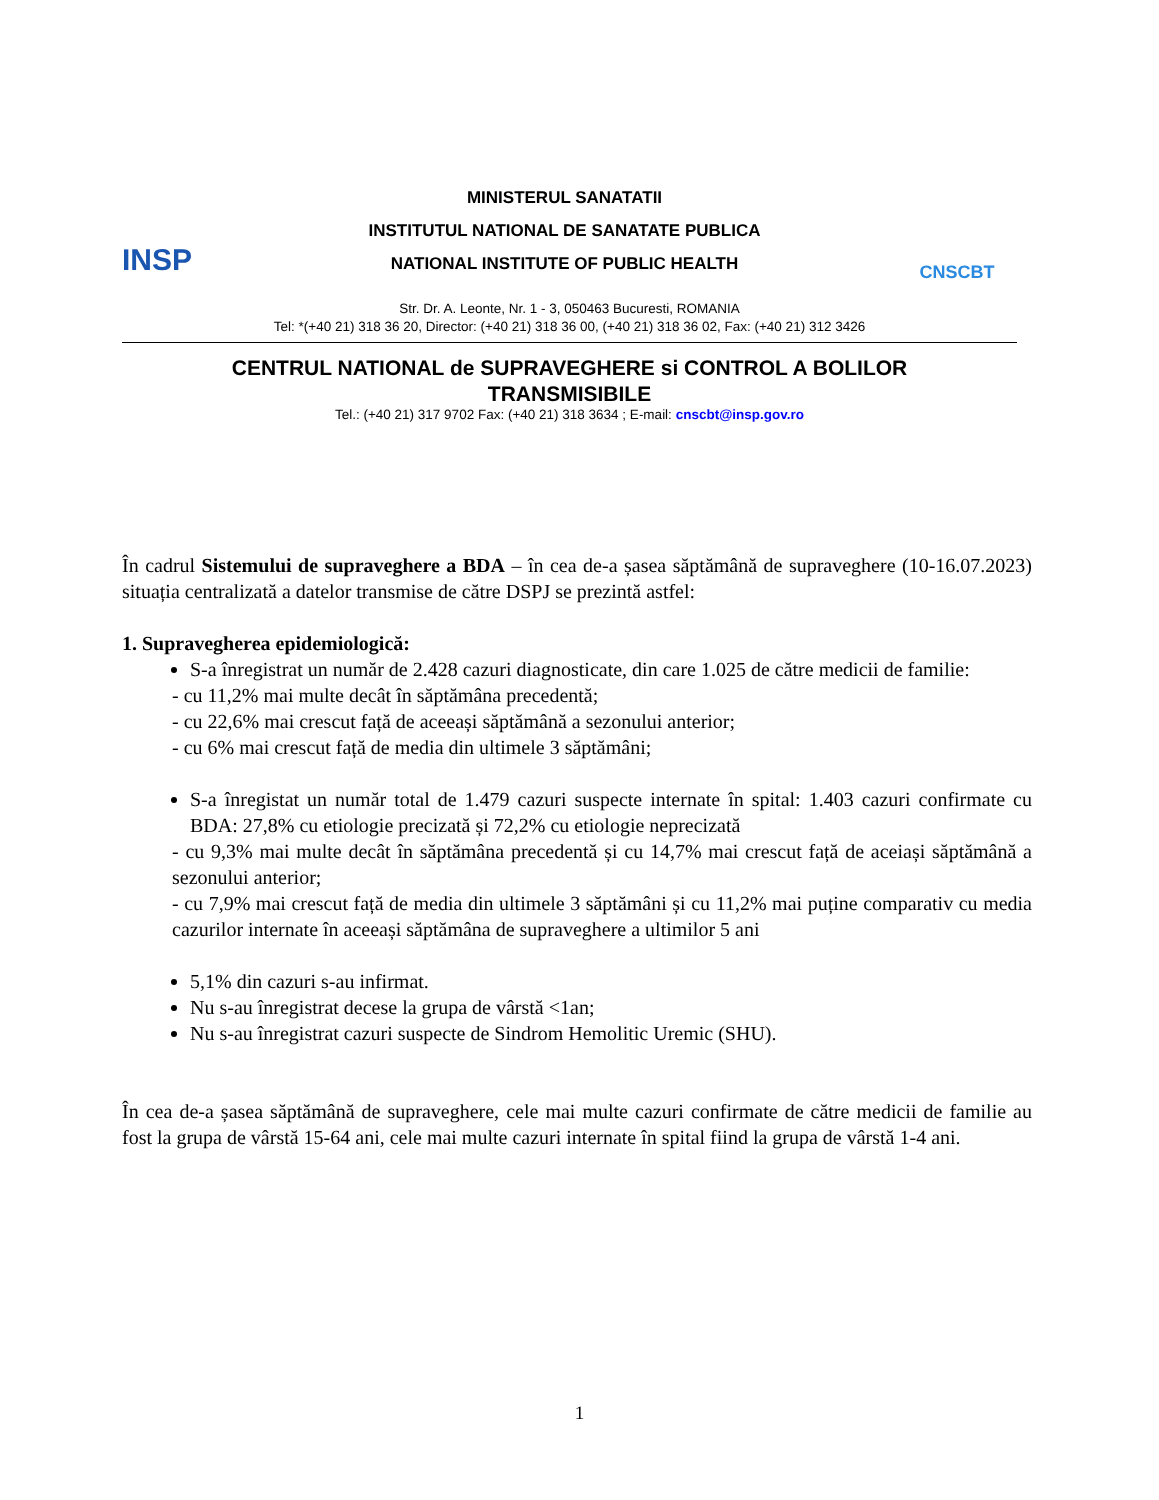INSP
MINISTERUL SANATATII
INSTITUTUL NATIONAL DE SANATATE PUBLICA
NATIONAL INSTITUTE OF PUBLIC HEALTH
CNSCBT
Str. Dr. A. Leonte, Nr. 1 - 3, 050463 Bucuresti, ROMANIA
Tel: *(+40 21) 318 36 20, Director: (+40 21) 318 36 00, (+40 21) 318 36 02, Fax: (+40 21) 312 3426
CENTRUL NATIONAL de SUPRAVEGHERE si CONTROL A BOLILOR
TRANSMISIBILE
Tel.: (+40 21) 317 9702 Fax: (+40 21) 318 3634 ; E-mail: cnscbt@insp.gov.ro
În cadrul Sistemului de supraveghere a BDA – în cea de-a șasea săptămână de supraveghere (10-16.07.2023) situația centralizată a datelor transmise de către DSPJ se prezintă astfel:
1. Supravegherea epidemiologică:
S-a înregistrat un număr de 2.428 cazuri diagnosticate, din care 1.025 de către medicii de familie:
- cu 11,2% mai multe decât în săptămâna precedentă;
- cu 22,6% mai crescut față de aceeași săptămână a sezonului anterior;
- cu 6% mai crescut față de media din ultimele 3 săptămâni;
S-a înregistat un număr total de 1.479 cazuri suspecte internate în spital: 1.403 cazuri confirmate cu BDA: 27,8% cu etiologie precizată și 72,2% cu etiologie neprecizată
- cu 9,3% mai multe decât în săptămâna precedentă și cu 14,7% mai crescut față de aceiași săptămână a sezonului anterior;
- cu 7,9% mai crescut față de media din ultimele 3 săptămâni și cu 11,2% mai puține comparativ cu media cazurilor internate în aceeași săptămâna de supraveghere a ultimilor 5 ani
5,1% din cazuri s-au infirmat.
Nu s-au înregistrat decese la grupa de vârstă <1an;
Nu s-au înregistrat cazuri suspecte de Sindrom Hemolitic Uremic (SHU).
În cea de-a șasea săptămână de supraveghere, cele mai multe cazuri confirmate de către medicii de familie au fost la grupa de vârstă 15-64 ani, cele mai multe cazuri internate în spital fiind la grupa de vârstă 1-4 ani.
1